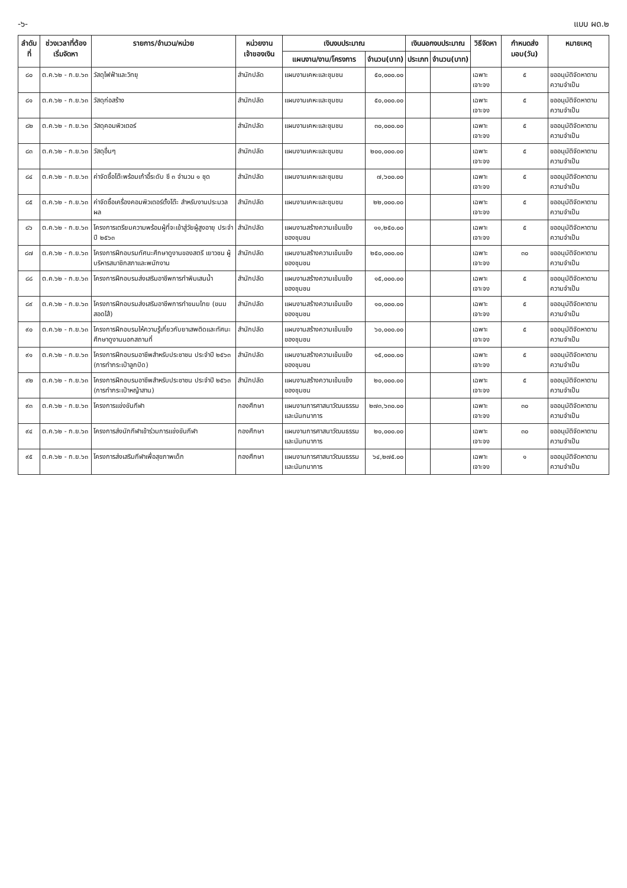-๖- แบบ ผด.๒
| ลำดับที่ | ช่วงเวลาที่ต้องเริ่มจัดหา | รายการ/จำนวน/หน่วย | หน่วยงานเจ้าของเงิน | เงินงบประมาณ | | เงินนอกงบประมาณ | | วิธีจัดหา | กำหนดส่งมอบ(วัน) | หมายเหตุ |
| --- | --- | --- | --- | --- | --- | --- | --- | --- | --- | --- |
| | | | | แผนงาน/งาน/โครงการ | จำนวน(บาท) | ประเภท | จำนวน(บาท) | | | |
| ๘๐ | ต.ค.๖๒ - ก.ย.๖๓ | วัสดุไฟฟ้าและวิทยุ | สำนักปลัด | แผนงานเคหะและชุมชน | ๕๐,๐๐๐.๐๐ | | | เฉพาะเจาะจง | ๕ | ขออนุมัติจัดหาตามความจำเป็น |
| ๘๑ | ต.ค.๖๒ - ก.ย.๖๓ | วัสดุก่อสร้าง | สำนักปลัด | แผนงานเคหะและชุมชน | ๕๐,๐๐๐.๐๐ | | | เฉพาะเจาะจง | ๕ | ขออนุมัติจัดหาตามความจำเป็น |
| ๘๒ | ต.ค.๖๒ - ก.ย.๖๓ | วัสดุคอมพิวเตอร์ | สำนักปลัด | แผนงานเคหะและชุมชน | ๓๐,๐๐๐.๐๐ | | | เฉพาะเจาะจง | ๕ | ขออนุมัติจัดหาตามความจำเป็น |
| ๘๓ | ต.ค.๖๒ - ก.ย.๖๓ | วัสดุอื่นๆ | สำนักปลัด | แผนงานเคหะและชุมชน | ๒๐๐,๐๐๐.๐๐ | | | เฉพาะเจาะจง | ๕ | ขออนุมัติจัดหาตามความจำเป็น |
| ๘๔ | ต.ค.๖๒ - ก.ย.๖๓ | ค่าจัดซื้อโต๊ะพร้อมเก้าอี้ระดับ ซี ๓ จำนวน ๑ ชุด | สำนักปลัด | แผนงานเคหะและชุมชน | ๗,๖๐๐.๐๐ | | | เฉพาะเจาะจง | ๕ | ขออนุมัติจัดหาตามความจำเป็น |
| ๘๕ | ต.ค.๖๒ - ก.ย.๖๓ | ค่าจัดซื้อเครื่องคอมพิวเตอร์ตั้งโต๊ะ สำหรับงานประมวลผล | สำนักปลัด | แผนงานเคหะและชุมชน | ๒๒,๐๐๐.๐๐ | | | เฉพาะเจาะจง | ๕ | ขออนุมัติจัดหาตามความจำเป็น |
| ๘๖ | ต.ค.๖๒ - ก.ย.๖๓ | โครงการเตรียมความพร้อมผู้ที่จะเข้าสู่วัยผู้สูงอายุ ประจำปี ๒๕๖๓ | สำนักปลัด | แผนงานสร้างความเข้มแข็งของชุมชน | ๑๑,๒๕๐.๐๐ | | | เฉพาะเจาะจง | ๕ | ขออนุมัติจัดหาตามความจำเป็น |
| ๘๗ | ต.ค.๖๒ - ก.ย.๖๓ | โครงการฝึกอบรมทัศนะศึกษาดูงานของสตรี เยาวชน ผู้บริหารสมาชิกสภาและพนักงาน | สำนักปลัด | แผนงานสร้างความเข้มแข็งของชุมชน | ๒๕๐,๐๐๐.๐๐ | | | เฉพาะเจาะจง | ๓๐ | ขออนุมัติจัดหาตามความจำเป็น |
| ๘๘ | ต.ค.๖๒ - ก.ย.๖๓ | โครงการฝึกอบรมส่งเสริมอาชีพการทำพิมเสนน้ำ | สำนักปลัด | แผนงานสร้างความเข้มแข็งของชุมชน | ๑๕,๐๐๐.๐๐ | | | เฉพาะเจาะจง | ๕ | ขออนุมัติจัดหาตามความจำเป็น |
| ๘๙ | ต.ค.๖๒ - ก.ย.๖๓ | โครงการฝึกอบรมส่งเสริมอาชีพการทำขนมไทย (ขนมสอดไส้) | สำนักปลัด | แผนงานสร้างความเข้มแข็งของชุมชน | ๑๐,๐๐๐.๐๐ | | | เฉพาะเจาะจง | ๕ | ขออนุมัติจัดหาตามความจำเป็น |
| ๙๐ | ต.ค.๖๒ - ก.ย.๖๓ | โครงการฝึกอบรมให้ความรู้เกี่ยวกับยาเสพติดและทัศนะศึกษาดูงานนอกสถานที่ | สำนักปลัด | แผนงานสร้างความเข้มแข็งของชุมชน | ๖๐,๐๐๐.๐๐ | | | เฉพาะเจาะจง | ๕ | ขออนุมัติจัดหาตามความจำเป็น |
| ๙๑ | ต.ค.๖๒ - ก.ย.๖๓ | โครงการฝึกอบรมอาชีพสำหรับประชาชน ประจำปี ๒๕๖๓ (การทำกระเป๋าลูกปัด) | สำนักปลัด | แผนงานสร้างความเข้มแข็งของชุมชน | ๑๕,๐๐๐.๐๐ | | | เฉพาะเจาะจง | ๕ | ขออนุมัติจัดหาตามความจำเป็น |
| ๙๒ | ต.ค.๖๒ - ก.ย.๖๓ | โครงการฝึกอบรมอาชีพสำหรับประชาชน ประจำปี ๒๕๖๓ (การทำกระเป๋าหญ้าสาน) | สำนักปลัด | แผนงานสร้างความเข้มแข็งของชุมชน | ๒๐,๐๐๐.๐๐ | | | เฉพาะเจาะจง | ๕ | ขออนุมัติจัดหาตามความจำเป็น |
| ๙๓ | ต.ค.๖๒ - ก.ย.๖๓ | โครงการแข่งขันกีฬา | กองศึกษา | แผนงานการศาสนาวัฒนธรรมและนันทนาการ | ๒๗๓,๖๓๐.๐๐ | | | เฉพาะเจาะจง | ๓๐ | ขออนุมัติจัดหาตามความจำเป็น |
| ๙๔ | ต.ค.๖๒ - ก.ย.๖๓ | โครงการส่งนักกีฬาเข้าร่วมการแข่งขันกีฬา | กองศึกษา | แผนงานการศาสนาวัฒนธรรมและนันทนาการ | ๒๐,๐๐๐.๐๐ | | | เฉพาะเจาะจง | ๓๐ | ขออนุมัติจัดหาตามความจำเป็น |
| ๙๕ | ต.ค.๖๒ - ก.ย.๖๓ | โครงการส่งเสริมกีฬาเพื่อสุขภาพเด็ก | กองศึกษา | แผนงานการศาสนาวัฒนธรรมและนันทนาการ | ๖๔,๒๗๕.๐๐ | | | เฉพาะเจาะจง | ๑ | ขออนุมัติจัดหาตามความจำเป็น |